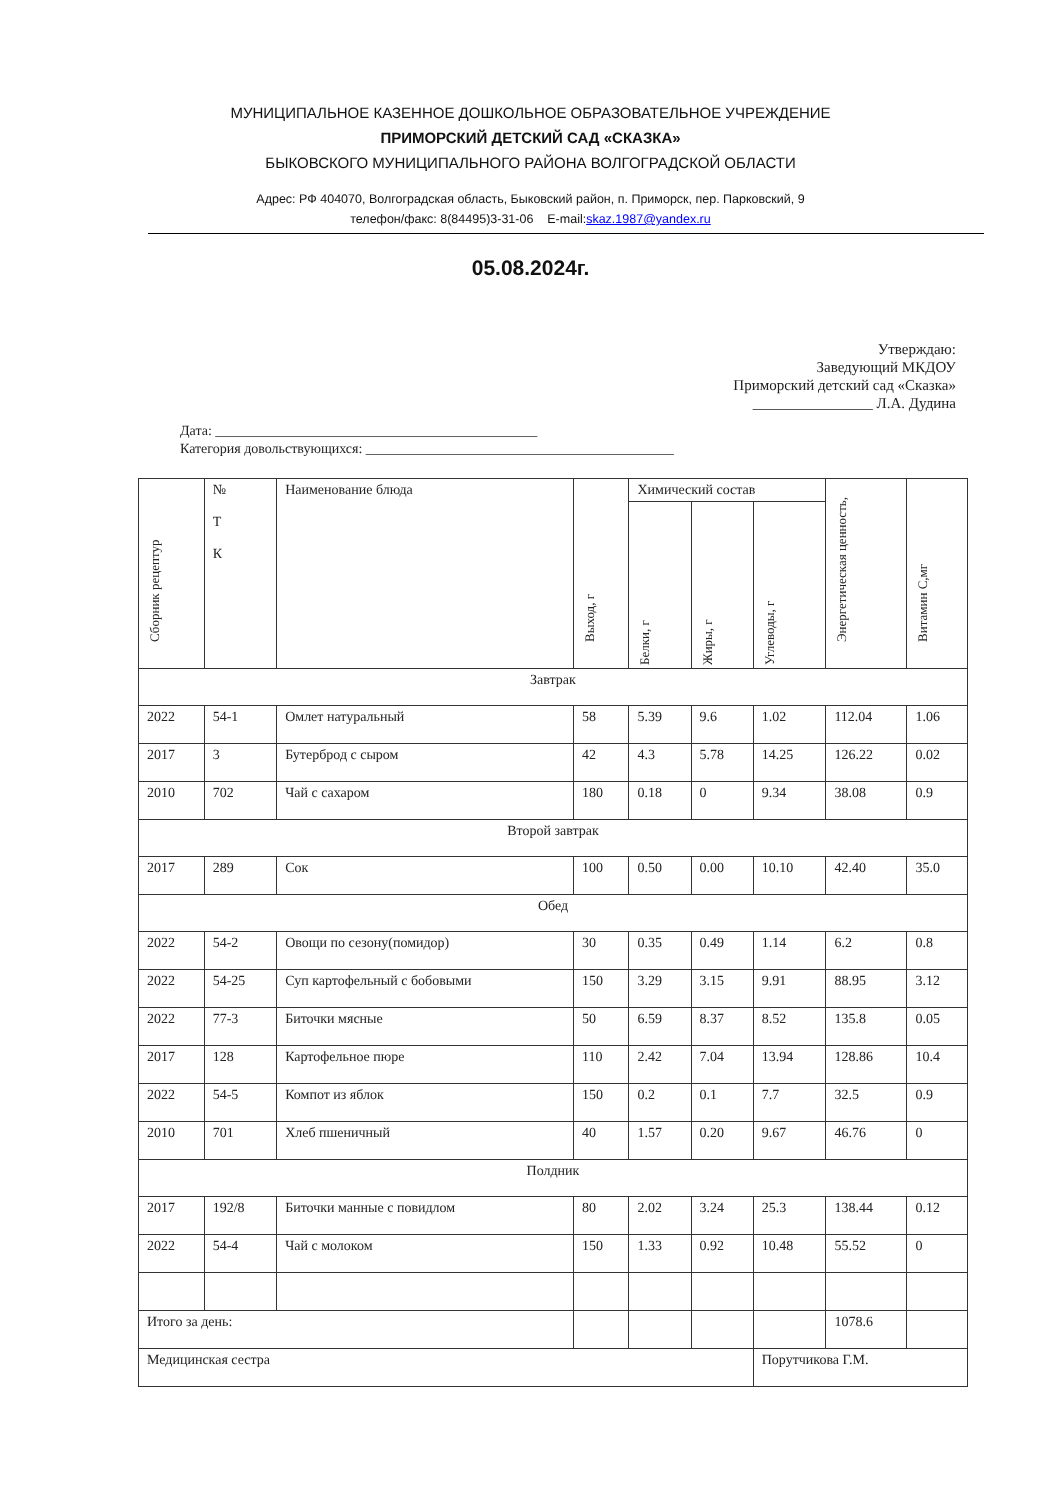МУНИЦИПАЛЬНОЕ КАЗЕННОЕ ДОШКОЛЬНОЕ ОБРАЗОВАТЕЛЬНОЕ УЧРЕЖДЕНИЕ
ПРИМОРСКИЙ ДЕТСКИЙ САД «СКАЗКА»
БЫКОВСКОГО МУНИЦИПАЛЬНОГО РАЙОНА ВОЛГОГРАДСКОЙ ОБЛАСТИ
Адрес: РФ 404070, Волгоградская область, Быковский район, п. Приморск, пер. Парковский, 9
телефон/факс: 8(84495)3-31-06 E-mail:skaz.1987@yandex.ru
05.08.2024г.
Утверждаю:
Заведующий МКДОУ
Приморский детский сад «Сказка»
________________ Л.А. Дудина
Дата: ______________________________________________
Категория довольствующихся: ____________________________________________
| Сборник рецептур | № Т К | Наименование блюда | Выход, г | Химический состав | | | Энергетическая ценность, | Витамин С,мг |
| --- | --- | --- | --- | --- | --- | --- | --- | --- |
| | | | | Белки, г | Жиры, г | Углеводы, г | | |
| Завтрак | | | | | | | | |
| 2022 | 54-1 | Омлет натуральный | 58 | 5.39 | 9.6 | 1.02 | 112.04 | 1.06 |
| 2017 | 3 | Бутерброд с сыром | 42 | 4.3 | 5.78 | 14.25 | 126.22 | 0.02 |
| 2010 | 702 | Чай с сахаром | 180 | 0.18 | 0 | 9.34 | 38.08 | 0.9 |
| Второй завтрак | | | | | | | | |
| 2017 | 289 | Сок | 100 | 0.50 | 0.00 | 10.10 | 42.40 | 35.0 |
| Обед | | | | | | | | |
| 2022 | 54-2 | Овощи по сезону(помидор) | 30 | 0.35 | 0.49 | 1.14 | 6.2 | 0.8 |
| 2022 | 54-25 | Суп картофельный с бобовыми | 150 | 3.29 | 3.15 | 9.91 | 88.95 | 3.12 |
| 2022 | 77-3 | Биточки мясные | 50 | 6.59 | 8.37 | 8.52 | 135.8 | 0.05 |
| 2017 | 128 | Картофельное пюре | 110 | 2.42 | 7.04 | 13.94 | 128.86 | 10.4 |
| 2022 | 54-5 | Компот из яблок | 150 | 0.2 | 0.1 | 7.7 | 32.5 | 0.9 |
| 2010 | 701 | Хлеб пшеничный | 40 | 1.57 | 0.20 | 9.67 | 46.76 | 0 |
| Полдник | | | | | | | | |
| 2017 | 192/8 | Биточки манные с повидлом | 80 | 2.02 | 3.24 | 25.3 | 138.44 | 0.12 |
| 2022 | 54-4 | Чай с молоком | 150 | 1.33 | 0.92 | 10.48 | 55.52 | 0 |
| Итого за день: | | | | | | | 1078.6 | |
| Медицинская сестра | | | | | | Порутчикова Г.М. | | |